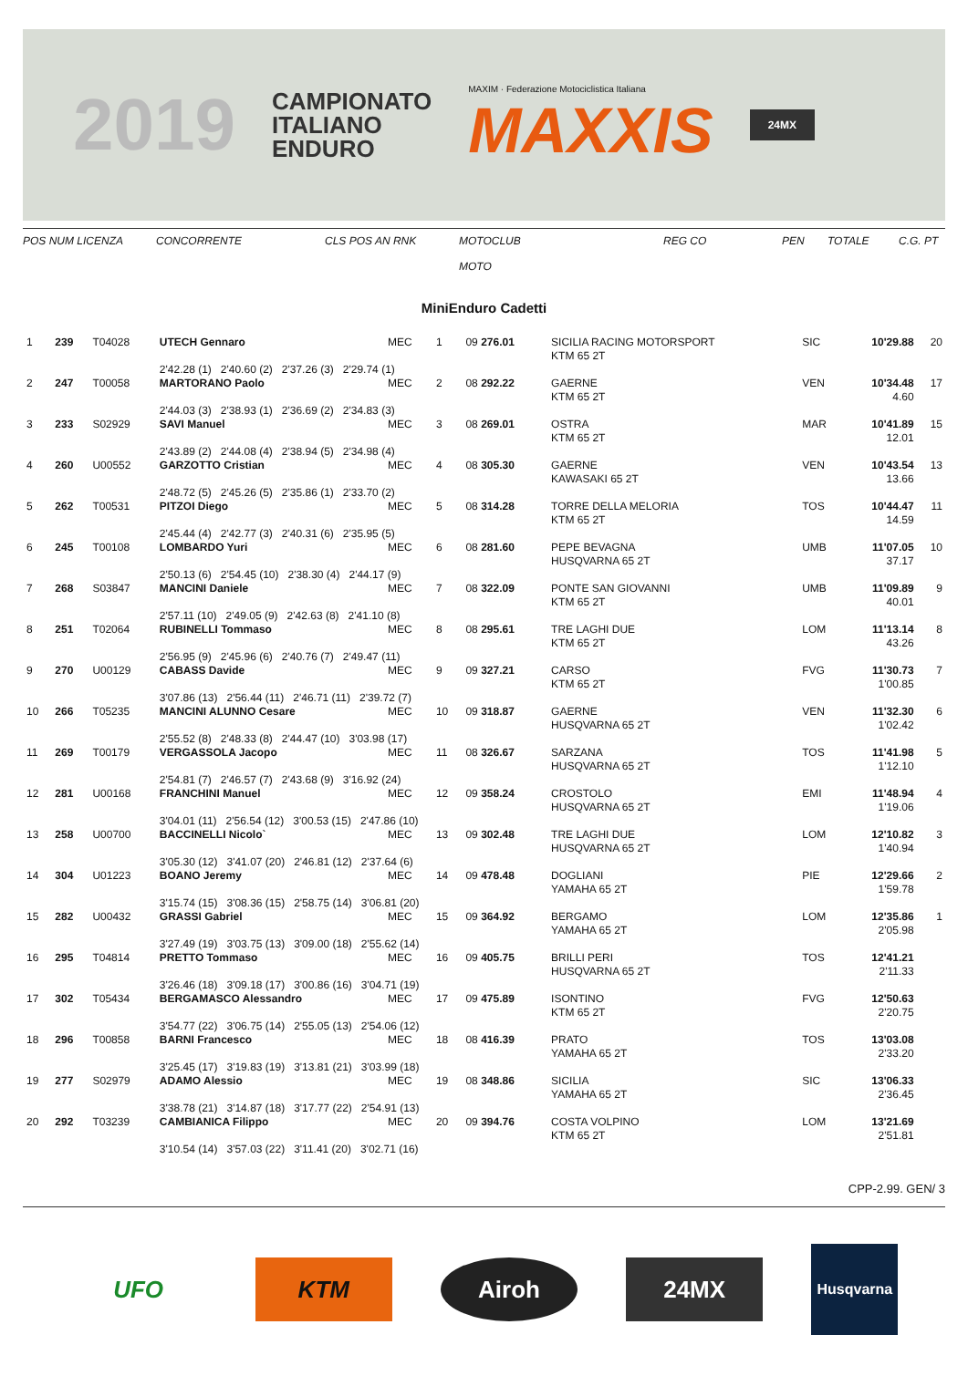2019
CAMPIONATO
ITALIANO
ENDURO
MAXIM · Federazione Motociclistica Italiana
MAXXIS
24MX
POS NUM LICENZA CONCORRENTE CLS POS AN RNK MOTOCLUB
MOTO REG CO PEN TOTALE C.G. PT
MiniEnduro Cadetti
| 1 | 239 | T04028 | UTECH Gennaro | MEC | 1 | 09 276.01 | SICILIA RACING MOTORSPORT KTM 65 2T | SIC | 10'29.88 | 20 |
| | | | 2'42.28 (1) 2'40.60 (2) 2'37.26 (3) 2'29.74 (1) | | | | | | | |
| 2 | 247 | T00058 | MARTORANO Paolo | MEC | 2 | 08 292.22 | GAERNE KTM 65 2T | VEN | 10'34.48 4.60 | 17 |
| | | | 2'44.03 (3) 2'38.93 (1) 2'36.69 (2) 2'34.83 (3) | | | | | | | |
| 3 | 233 | S02929 | SAVI Manuel | MEC | 3 | 08 269.01 | OSTRA KTM 65 2T | MAR | 10'41.89 12.01 | 15 |
| | | | 2'43.89 (2) 2'44.08 (4) 2'38.94 (5) 2'34.98 (4) | | | | | | | |
| 4 | 260 | U00552 | GARZOTTO Cristian | MEC | 4 | 08 305.30 | GAERNE KAWASAKI 65 2T | VEN | 10'43.54 13.66 | 13 |
| | | | 2'48.72 (5) 2'45.26 (5) 2'35.86 (1) 2'33.70 (2) | | | | | | | |
| 5 | 262 | T00531 | PITZOI Diego | MEC | 5 | 08 314.28 | TORRE DELLA MELORIA KTM 65 2T | TOS | 10'44.47 14.59 | 11 |
| | | | 2'45.44 (4) 2'42.77 (3) 2'40.31 (6) 2'35.95 (5) | | | | | | | |
| 6 | 245 | T00108 | LOMBARDO Yuri | MEC | 6 | 08 281.60 | PEPE BEVAGNA HUSQVARNA 65 2T | UMB | 11'07.05 37.17 | 10 |
| | | | 2'50.13 (6) 2'54.45 (10) 2'38.30 (4) 2'44.17 (9) | | | | | | | |
| 7 | 268 | S03847 | MANCINI Daniele | MEC | 7 | 08 322.09 | PONTE SAN GIOVANNI KTM 65 2T | UMB | 11'09.89 40.01 | 9 |
| | | | 2'57.11 (10) 2'49.05 (9) 2'42.63 (8) 2'41.10 (8) | | | | | | | |
| 8 | 251 | T02064 | RUBINELLI Tommaso | MEC | 8 | 08 295.61 | TRE LAGHI DUE KTM 65 2T | LOM | 11'13.14 43.26 | 8 |
| | | | 2'56.95 (9) 2'45.96 (6) 2'40.76 (7) 2'49.47 (11) | | | | | | | |
| 9 | 270 | U00129 | CABASS Davide | MEC | 9 | 09 327.21 | CARSO KTM 65 2T | FVG | 11'30.73 1'00.85 | 7 |
| | | | 3'07.86 (13) 2'56.44 (11) 2'46.71 (11) 2'39.72 (7) | | | | | | | |
| 10 | 266 | T05235 | MANCINI ALUNNO Cesare | MEC | 10 | 09 318.87 | GAERNE HUSQVARNA 65 2T | VEN | 11'32.30 1'02.42 | 6 |
| | | | 2'55.52 (8) 2'48.33 (8) 2'44.47 (10) 3'03.98 (17) | | | | | | | |
| 11 | 269 | T00179 | VERGASSOLA Jacopo | MEC | 11 | 08 326.67 | SARZANA HUSQVARNA 65 2T | TOS | 11'41.98 1'12.10 | 5 |
| | | | 2'54.81 (7) 2'46.57 (7) 2'43.68 (9) 3'16.92 (24) | | | | | | | |
| 12 | 281 | U00168 | FRANCHINI Manuel | MEC | 12 | 09 358.24 | CROSTOLO HUSQVARNA 65 2T | EMI | 11'48.94 1'19.06 | 4 |
| | | | 3'04.01 (11) 2'56.54 (12) 3'00.53 (15) 2'47.86 (10) | | | | | | | |
| 13 | 258 | U00700 | BACCINELLI Nicolo` | MEC | 13 | 09 302.48 | TRE LAGHI DUE HUSQVARNA 65 2T | LOM | 12'10.82 1'40.94 | 3 |
| | | | 3'05.30 (12) 3'41.07 (20) 2'46.81 (12) 2'37.64 (6) | | | | | | | |
| 14 | 304 | U01223 | BOANO Jeremy | MEC | 14 | 09 478.48 | DOGLIANI YAMAHA 65 2T | PIE | 12'29.66 1'59.78 | 2 |
| | | | 3'15.74 (15) 3'08.36 (15) 2'58.75 (14) 3'06.81 (20) | | | | | | | |
| 15 | 282 | U00432 | GRASSI Gabriel | MEC | 15 | 09 364.92 | BERGAMO YAMAHA 65 2T | LOM | 12'35.86 2'05.98 | 1 |
| | | | 3'27.49 (19) 3'03.75 (13) 3'09.00 (18) 2'55.62 (14) | | | | | | | |
| 16 | 295 | T04814 | PRETTO Tommaso | MEC | 16 | 09 405.75 | BRILLI PERI HUSQVARNA 65 2T | TOS | 12'41.21 2'11.33 | |
| | | | 3'26.46 (18) 3'09.18 (17) 3'00.86 (16) 3'04.71 (19) | | | | | | | |
| 17 | 302 | T05434 | BERGAMASCO Alessandro | MEC | 17 | 09 475.89 | ISONTINO KTM 65 2T | FVG | 12'50.63 2'20.75 | |
| | | | 3'54.77 (22) 3'06.75 (14) 2'55.05 (13) 2'54.06 (12) | | | | | | | |
| 18 | 296 | T00858 | BARNI Francesco | MEC | 18 | 08 416.39 | PRATO YAMAHA 65 2T | TOS | 13'03.08 2'33.20 | |
| | | | 3'25.45 (17) 3'19.83 (19) 3'13.81 (21) 3'03.99 (18) | | | | | | | |
| 19 | 277 | S02979 | ADAMO Alessio | MEC | 19 | 08 348.86 | SICILIA YAMAHA 65 2T | SIC | 13'06.33 2'36.45 | |
| | | | 3'38.78 (21) 3'14.87 (18) 3'17.77 (22) 2'54.91 (13) | | | | | | | |
| 20 | 292 | T03239 | CAMBIANICA Filippo | MEC | 20 | 09 394.76 | COSTA VOLPINO KTM 65 2T | LOM | 13'21.69 2'51.81 | |
| | | | 3'10.54 (14) 3'57.03 (22) 3'11.41 (20) 3'02.71 (16) | | | | | | | |
CPP-2.99. GEN/ 3
UFO KTM Airoh 24MX
Husqvarna